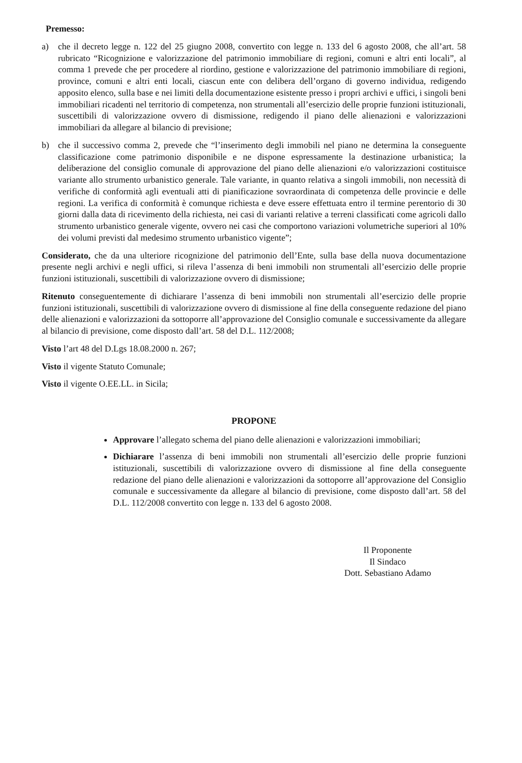Premesso:
a) che il decreto legge n. 122 del 25 giugno 2008, convertito con legge n. 133 del 6 agosto 2008, che all’art. 58 rubricato “Ricognizione e valorizzazione del patrimonio immobiliare di regioni, comuni e altri enti locali”, al comma 1 prevede che per procedere al riordino, gestione e valorizzazione del patrimonio immobiliare di regioni, province, comuni e altri enti locali, ciascun ente con delibera dell’organo di governo individua, redigendo apposito elenco, sulla base e nei limiti della documentazione esistente presso i propri archivi e uffici, i singoli beni immobiliari ricadenti nel territorio di competenza, non strumentali all’esercizio delle proprie funzioni istituzionali, suscettibili di valorizzazione ovvero di dismissione, redigendo il piano delle alienazioni e valorizzazioni immobiliari da allegare al bilancio di previsione;
b) che il successivo comma 2, prevede che “l’inserimento degli immobili nel piano ne determina la conseguente classificazione come patrimonio disponibile e ne dispone espressamente la destinazione urbanistica; la deliberazione del consiglio comunale di approvazione del piano delle alienazioni e/o valorizzazioni costituisce variante allo strumento urbanistico generale. Tale variante, in quanto relativa a singoli immobili, non necessità di verifiche di conformità agli eventuali atti di pianificazione sovraordinata di competenza delle provincie e delle regioni. La verifica di conformità è comunque richiesta e deve essere effettuata entro il termine perentorio di 30 giorni dalla data di ricevimento della richiesta, nei casi di varianti relative a terreni classificati come agricoli dallo strumento urbanistico generale vigente, ovvero nei casi che comportono variazioni volumetriche superiori al 10% dei volumi previsti dal medesimo strumento urbanistico vigente”;
Considerato, che da una ulteriore ricognizione del patrimonio dell’Ente, sulla base della nuova documentazione presente negli archivi e negli uffici, si rileva l’assenza di beni immobili non strumentali all’esercizio delle proprie funzioni istituzionali, suscettibili di valorizzazione ovvero di dismissione;
Ritenuto conseguentemente di dichiarare l’assenza di beni immobili non strumentali all’esercizio delle proprie funzioni istituzionali, suscettibili di valorizzazione ovvero di dismissione al fine della conseguente redazione del piano delle alienazioni e valorizzazioni da sottoporre all’approvazione del Consiglio comunale e successivamente da allegare al bilancio di previsione, come disposto dall’art. 58 del D.L. 112/2008;
Visto l’art 48 del D.Lgs 18.08.2000 n. 267;
Visto il vigente Statuto Comunale;
Visto il vigente O.EE.LL. in Sicila;
PROPONE
Approvare l’allegato schema del piano delle alienazioni e valorizzazioni immobiliari;
Dichiarare l’assenza di beni immobili non strumentali all’esercizio delle proprie funzioni istituzionali, suscettibili di valorizzazione ovvero di dismissione al fine della conseguente redazione del piano delle alienazioni e valorizzazioni da sottoporre all’approvazione del Consiglio comunale e successivamente da allegare al bilancio di previsione, come disposto dall’art. 58 del D.L. 112/2008 convertito con legge n. 133 del 6 agosto 2008.
Il Proponente
Il Sindaco
Dott. Sebastiano Adamo